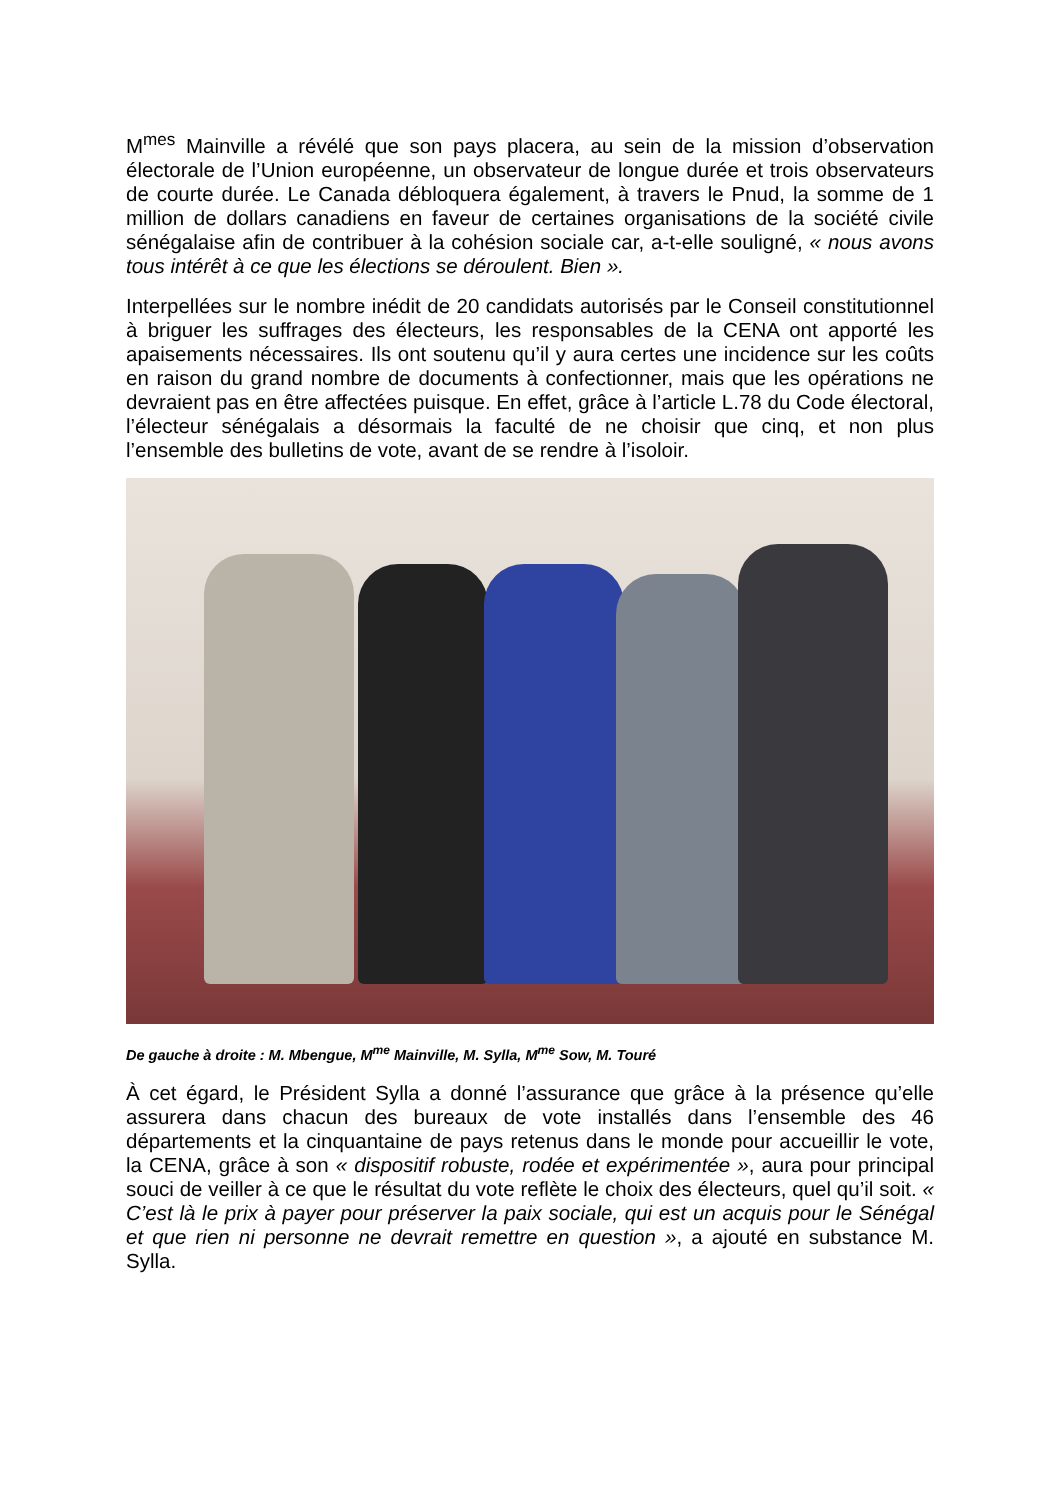M<sup>mes</sup> Mainville a révélé que son pays placera, au sein de la mission d’observation électorale de l’Union européenne, un observateur de longue durée et trois observateurs de courte durée. Le Canada débloquera également, à travers le Pnud, la somme de 1 million de dollars canadiens en faveur de certaines organisations de la société civile sénégalaise afin de contribuer à la cohésion sociale car, a-t-elle souligné, « nous avons tous intérêt à ce que les élections se déroulent. Bien ».
Interpellées sur le nombre inédit de 20 candidats autorisés par le Conseil constitutionnel à briguer les suffrages des électeurs, les responsables de la CENA ont apporté les apaisements nécessaires. Ils ont soutenu qu’il y aura certes une incidence sur les coûts en raison du grand nombre de documents à confectionner, mais que les opérations ne devraient pas en être affectées puisque. En effet, grâce à l’article L.78 du Code électoral, l’électeur sénégalais a désormais la faculté de ne choisir que cinq, et non plus l’ensemble des bulletins de vote, avant de se rendre à l’isoloir.
De gauche à droite : M. Mbengue, M<sup>me</sup> Mainville, M. Sylla, M<sup>me</sup> Sow, M. Touré
À cet égard, le Président Sylla a donné l’assurance que grâce à la présence qu’elle assurera dans chacun des bureaux de vote installés dans l’ensemble des 46 départements et la cinquantaine de pays retenus dans le monde pour accueillir le vote, la CENA, grâce à son « dispositif robuste, rodée et expérimentée », aura pour principal souci de veiller à ce que le résultat du vote reflète le choix des électeurs, quel qu’il soit. « C’est là le prix à payer pour préserver la paix sociale, qui est un acquis pour le Sénégal et que rien ni personne ne devrait remettre en question », a ajouté en substance M. Sylla.